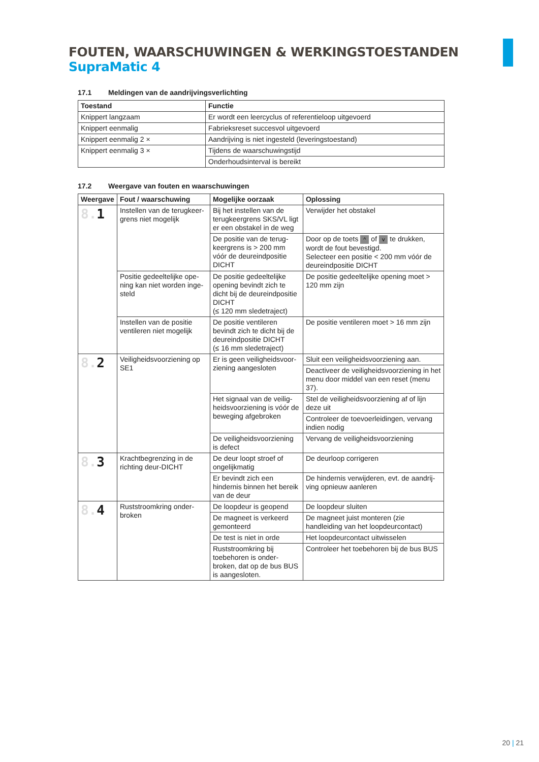FOUTEN, WAARSCHUWINGEN & WERKINGSTOESTANDEN SupraMatic 4
17.1 Meldingen van de aandrijvingsverlichting
| Toestand | Functie |
| --- | --- |
| Knippert langzaam | Er wordt een leercyclus of referentieloop uitgevoerd |
| Knippert eenmalig | Fabrieksreset succesvol uitgevoerd |
| Knippert eenmalig 2 × | Aandrijving is niet ingesteld (leveringstoestand) |
| Knippert eenmalig 3 × | Tijdens de waarschuwingstijd |
| | Onderhoudsinterval is bereikt |
17.2 Weergave van fouten en waarschuwingen
| Weergave | Fout / waarschuwing | Mogelijke oorzaak | Oplossing |
| --- | --- | --- | --- |
| 8. 1 | Instellen van de terugkeer-grens niet mogelijk | Bij het instellen van de terugkeergrens SKS/VL ligt er een obstakel in de weg | Verwijder het obstakel |
| | | De positie van de terug-keergrens is > 200 mm vóór de deureindpositie DICHT | Door op de toets ^ of v te drukken, wordt de fout bevestigd. Selecteer een positie < 200 mm vóór de deureindpositie DICHT |
| | Positie gedeeltelijke ope-ning kan niet worden inge-steld | De positie gedeeltelijke opening bevindt zich te dicht bij de deureindpositie DICHT (≤ 120 mm sledetraject) | De positie gedeeltelijke opening moet > 120 mm zijn |
| | Instellen van de positie ventileren niet mogelijk | De positie ventileren bevindt zich te dicht bij de deureindpositie DICHT (≤ 16 mm sledetraject) | De positie ventileren moet > 16 mm zijn |
| 8. 2 | Veiligheidsvoorziening op SE1 | Er is geen veiligheidsvoor-ziening aangesloten | Sluit een veiligheidsvoorziening aan. |
| | | | Deactiveer de veiligheidsvoorziening in het menu door middel van een reset (menu 37). |
| | | Het signaal van de veilig-heidsvoorziening is vóór de beweging afgebroken | Stel de veiligheidsvoorziening af of lijn deze uit |
| | | | Controleer de toevoerleidingen, vervang indien nodig |
| | | De veiligheidsvoorziening is defect | Vervang de veiligheidsvoorziening |
| 8. 3 | Krachtbegrenzing in de richting deur-DICHT | De deur loopt stroef of ongelijkmatig | De deurloop corrigeren |
| | | Er bevindt zich een hindernis binnen het bereik van de deur | De hindernis verwijderen, evt. de aandrij-ving opnieuw aanleren |
| 8. 4 | Ruststroomkring onder-broken | De loopdeur is geopend | De loopdeur sluiten |
| | | De magneet is verkeerd gemonteerd | De magneet juist monteren (zie handleiding van het loopdeurcontact) |
| | | De test is niet in orde | Het loopdeurcontact uitwisselen |
| | | Ruststroomkring bij toebehoren is onder-broken, dat op de bus BUS is aangesloten. | Controleer het toebehoren bij de bus BUS |
20 | 21